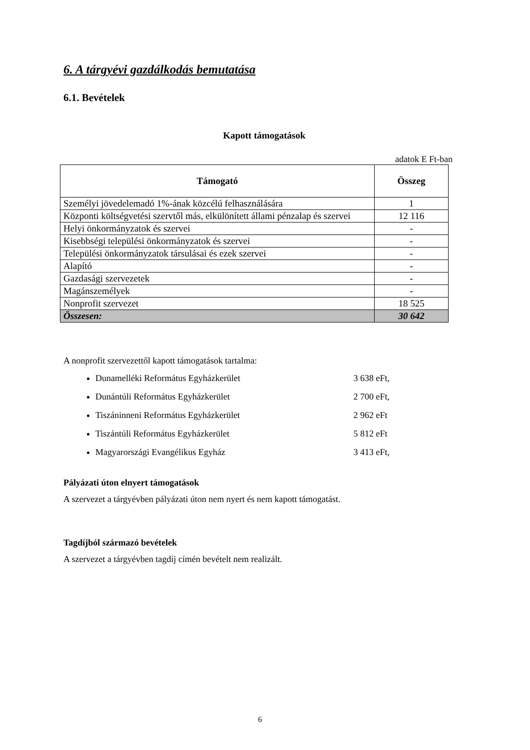6. A tárgyévi gazdálkodás bemutatása
6.1. Bevételek
Kapott támogatások
adatok E Ft-ban
| Támogató | Összeg |
| --- | --- |
| Személyi jövedelemadó 1%-ának közcélú felhasználására | 1 |
| Központi költségvetési szervtől más, elkülönített állami pénzalap és szervei | 12 116 |
| Helyi önkormányzatok és szervei | - |
| Kisebbségi települési önkormányzatok és szervei | - |
| Települési önkormányzatok társulásai és ezek szervei | - |
| Alapító | - |
| Gazdasági szervezetek | - |
| Magánszemélyek | - |
| Nonprofit szervezet | 18 525 |
| Összesen: | 30 642 |
A nonprofit szervezettől kapott támogatások tartalma:
Dunamelléki Református Egyházkerület 3 638 eFt,
Dunántúli Református Egyházkerület 2 700 eFt,
Tiszáninneni Református Egyházkerület 2 962 eFt
Tiszántúli Református Egyházkerület 5 812 eFt
Magyarországi Evangélikus Egyház 3 413 eFt,
Pályázati úton elnyert támogatások
A szervezet a tárgyévben pályázati úton nem nyert és nem kapott támogatást.
Tagdíjból származó bevételek
A szervezet a tárgyévben tagdíj címén bevételt nem realizált.
6